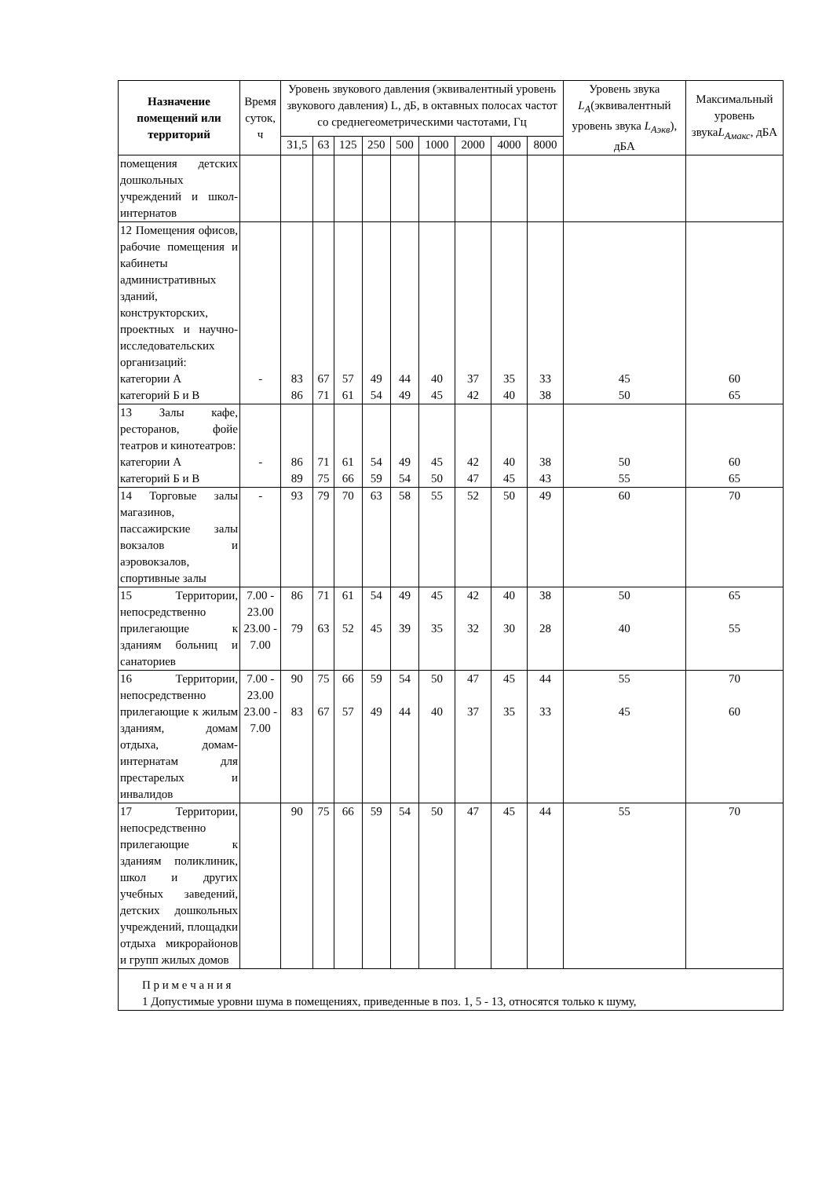| Назначение помещений или территорий | Время суток, ч | Уровень звукового давления (эквивалентный уровень звукового давления) L, дБ, в октавных полосах частот со среднегеометрическими частотами, Гц | | | | | | | | | Уровень звука L<sub>A</sub> (эквивалентный уровень звука L<sub>Aэкв</sub> ), дБА | Максимальный уровень звука L<sub>Aмакс</sub> , дБА |
| --- | --- | --- | --- | --- | --- | --- | --- | --- | --- | --- | --- | --- |
| | | 31,5 | 63 | 125 | 250 | 500 | 1000 | 2000 | 4000 | 8000 | | |
| помещения детских дошкольных учреждений и школ-интернатов | | | | | | | | | | | | |
| 12 Помещения офисов, рабочие помещения и кабинеты административных зданий, конструкторских, проектных и научно-исследовательских организаций: категории А категорий Б и В | - | 83 86 | 67 71 | 57 61 | 49 54 | 44 49 | 40 45 | 37 42 | 35 40 | 33 38 | 45 50 | 60 65 |
| 13 Залы кафе, ресторанов, фойе театров и кинотеатров: категории А категорий Б и В | - | 86 89 | 71 75 | 61 66 | 54 59 | 49 54 | 45 50 | 42 47 | 40 45 | 38 43 | 50 55 | 60 65 |
| 14 Торговые залы магазинов, пассажирские залы вокзалов и аэровокзалов, спортивные залы | - | 93 | 79 | 70 | 63 | 58 | 55 | 52 | 50 | 49 | 60 | 70 |
| 15 Территории, непосредственно прилегающие к зданиям больниц и санаториев | 7.00 - 23.00 23.00 - 7.00 | 86 79 | 71 63 | 61 52 | 54 45 | 49 39 | 45 35 | 42 32 | 40 30 | 38 28 | 50 40 | 65 55 |
| 16 Территории, непосредственно прилегающие к жилым зданиям, домам отдыха, домам-интернатам для престарелых и инвалидов | 7.00 - 23.00 23.00 - 7.00 | 90 83 | 75 67 | 66 57 | 59 49 | 54 44 | 50 40 | 47 37 | 45 35 | 44 33 | 55 45 | 70 60 |
| 17 Территории, непосредственно прилегающие к зданиям поликлиник, школ и других учебных заведений, детских дошкольных учреждений, площадки отдыха микрорайонов и групп жилых домов | | 90 | 75 | 66 | 59 | 54 | 50 | 47 | 45 | 44 | 55 | 70 |
| П р и м е ч а н и я 1 Допустимые уровни шума в помещениях, приведенные в поз. 1, 5 - 13, относятся только к шуму, | | | | | | | | | | | | |